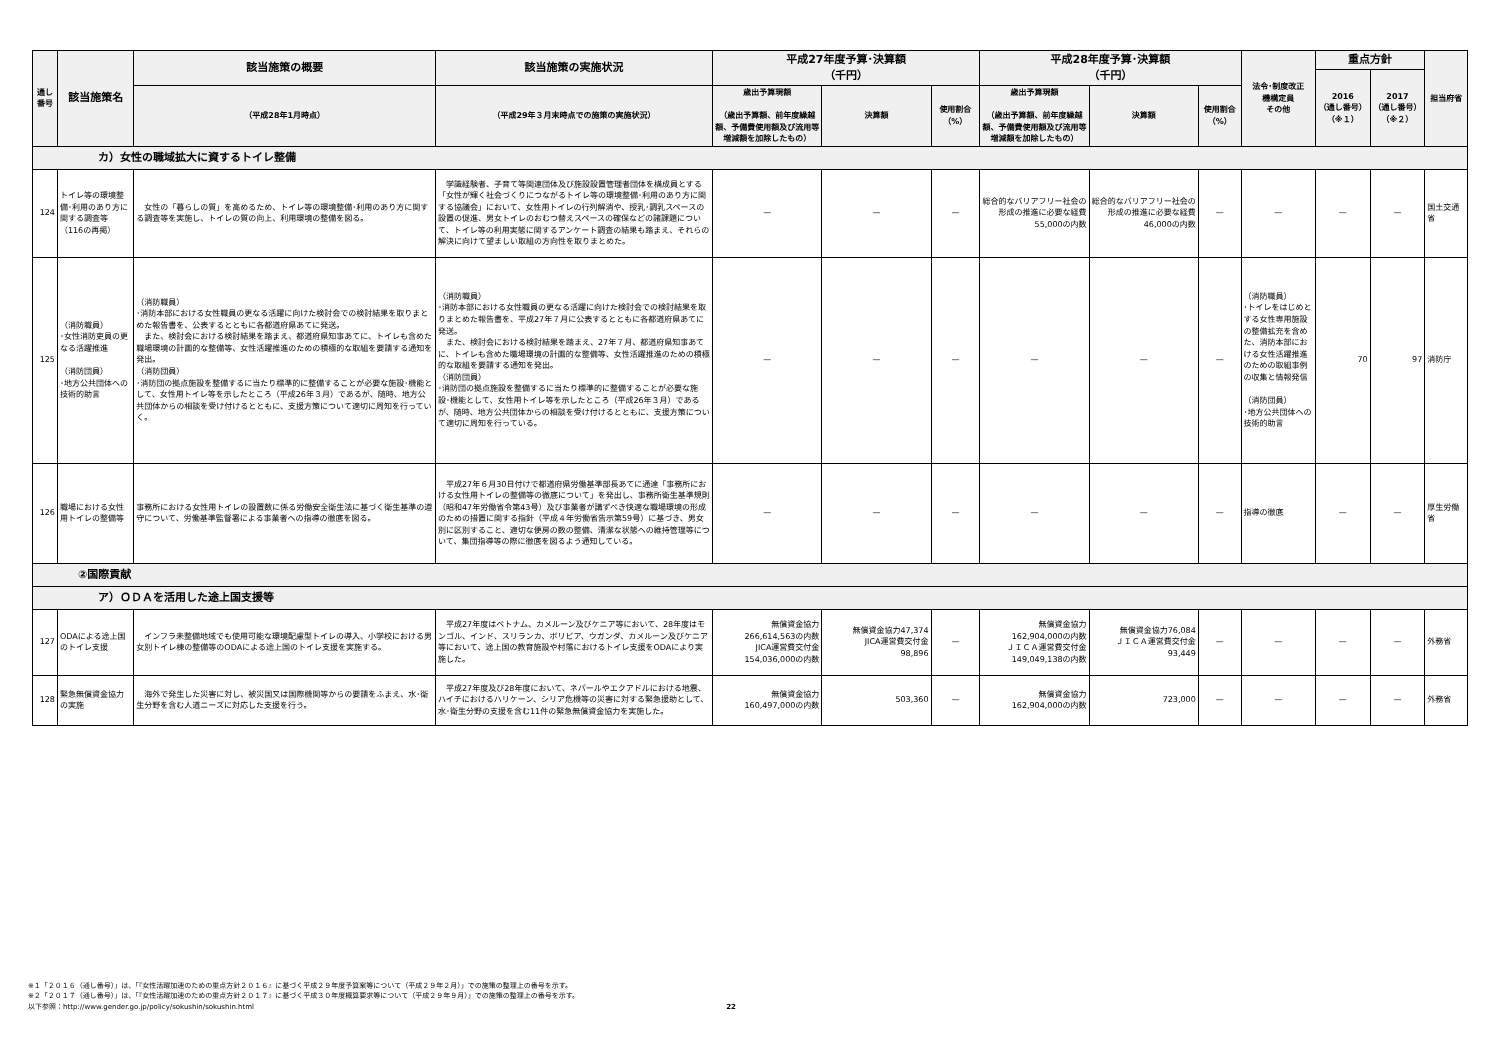| 通し番号 | 該当施策名 | 該当施策の概要 | 該当施策の実施状況 | 平成27年度予算･決算額 （千円） | | | 平成28年度予算･決算額 （千円） | | | 法令･制度改正 機構定員 その他 | 重点方針 | | 担当府省 |
| --- | --- | --- | --- | --- | --- | --- | --- | --- | --- | --- | --- | --- | --- |
| | | | | | | | | | | | 2016 （通し番号） （※１） | 2017 （通し番号） （※２） | |
| | | （平成28年1月時点） | （平成29年３月末時点での施策の実施状況） | 歳出予算現額 （歳出予算額、前年度繰越額、予備費使用額及び流用等増減額を加除したもの） | 決算額 | 使用割合 （%） | 歳出予算現額 （歳出予算額、前年度繰越額、予備費使用額及び流用等増減額を加除したもの） | 決算額 | 使用割合 （%） | | | | |
| カ）女性の職域拡大に資するトイレ整備 | | | | | | | | | | | | | |
| 124 | トイレ等の環境整備･利用のあり方に関する調査等 （116の再掲） | 女性の「暮らしの質」を高めるため、トイレ等の環境整備･利用のあり方に関する調査等を実施し、トイレの質の向上、利用環境の整備を図る。 | 学識経験者、子育て等関連団体及び施設設置管理者団体を構成員とする「女性が輝く社会づくりにつながるトイレ等の環境整備･利用のあり方に関する協議会」において、女性用トイレの行列解消や、授乳･調乳スペースの設置の促進、男女トイレのおむつ替えスペースの確保などの諸課題について、トイレ等の利用実態に関するアンケート調査の結果も踏まえ、それらの解決に向けて望ましい取組の方向性を取りまとめた。 | — | — | — | 総合的なバリアフリー社会の形成の推進に必要な経費 55,000の内数 | 総合的なバリアフリー社会の形成の推進に必要な経費 46,000の内数 | — | — | — | — | 国土交通省 |
| 125 | （消防職員） ･女性消防吏員の更なる活躍推進 （消防団員） ･地方公共団体への技術的助言 | （消防職員） ･消防本部における女性職員の更なる活躍に向けた検討会での検討結果を取りまとめた報告書を、公表するとともに各都道府県あてに発送。 また、検討会における検討結果を踏まえ、都道府県知事あてに、トイレも含めた職場環境の計画的な整備等、女性活躍推進のための積極的な取組を要請する通知を発出。 （消防団員） ･消防団の拠点施設を整備するに当たり標準的に整備することが必要な施設･機能として、女性用トイレ等を示したところ（平成26年３月）であるが、随時、地方公共団体からの相談を受け付けるとともに、支援方策について適切に周知を行っていく。 | （消防職員） ･消防本部における女性職員の更なる活躍に向けた検討会での検討結果を取りまとめた報告書を、平成27年７月に公表するとともに各都道府県あてに発送。 また、検討会における検討結果を踏まえ、27年７月、都道府県知事あてに、トイレも含めた職場環境の計画的な整備等、女性活躍推進のための積極的な取組を要請する通知を発出。 （消防団員） ･消防団の拠点施設を整備するに当たり標準的に整備することが必要な施設･機能として、女性用トイレ等を示したところ（平成26年３月）であるが、随時、地方公共団体からの相談を受け付けるとともに、支援方策について適切に周知を行っている。 | — | — | — | — | — | — | （消防職員） ･トイレをはじめとする女性専用施設の整備拡充を含めた、消防本部における女性活躍推進のための取組事例の収集と情報発信 （消防団員） ･地方公共団体への技術的助言 | 70 | 97 | 消防庁 |
| 126 | 職場における女性用トイレの整備等 | 事務所における女性用トイレの設置数に係る労働安全衛生法に基づく衛生基準の遵守について、労働基準監督署による事業者への指導の徹底を図る。 | 平成27年６月30日付けで都道府県労働基準部長あてに通達「事務所における女性用トイレの整備等の徹底について」を発出し、事務所衛生基準規則（昭和47年労働省令第43号）及び事業者が講ずべき快適な職場環境の形成のための措置に関する指針（平成４年労働省告示第59号）に基づき、男女別に区別すること、適切な便房の数の整備、清潔な状態への維持管理等について、集団指導等の際に徹底を図るよう通知している。 | — | — | — | — | — | — | 指導の徹底 | — | — | 厚生労働省 |
| ②国際貢献 | | | | | | | | | | | | | |
| ア）ＯＤＡを活用した途上国支援等 | | | | | | | | | | | | | |
| 127 | ODAによる途上国のトイレ支援 | インフラ未整備地域でも使用可能な環境配慮型トイレの導入、小学校における男女別トイレ棟の整備等のODAによる途上国のトイレ支援を実施する。 | 平成27年度はベトナム、カメルーン及びケニア等において、28年度はモンゴル、インド、スリランカ、ボリビア、ウガンダ、カメルーン及びケニア等において、途上国の教育施設や村落におけるトイレ支援をODAにより実施した。 | 無償資金協力 266,614,563の内数 JICA運営費交付金 154,036,000の内数 | 無償資金協力47,374 JICA運営費交付金 98,896 | — | 無償資金協力 162,904,000の内数 ＪＩＣＡ運営費交付金 149,049,138の内数 | 無償資金協力76,084 ＪＩＣＡ運営費交付金 93,449 | — | — | — | — | 外務省 |
| 128 | 緊急無償資金協力の実施 | 海外で発生した災害に対し、被災国又は国際機関等からの要請をふまえ、水･衛生分野を含む人道ニーズに対応した支援を行う。 | 平成27年度及び28年度において、ネパールやエクアドルにおける地震、ハイチにおけるハリケーン、シリア危機等の災害に対する緊急援助として、水･衛生分野の支援を含む11件の緊急無償資金協力を実施した。 | 無償資金協力 160,497,000の内数 | 503,360 | — | 無償資金協力 162,904,000の内数 | 723,000 | — | — | — | — | 外務省 |
※１「２０１６（通し番号）」は、「『女性活躍加速のための重点方針２０１６』に基づく平成２９年度予算案等について（平成２９年２月）」での施策の整理上の番号を示す。
※２「２０１７（通し番号）」は、「『女性活躍加速のための重点方針２０１７』に基づく平成３０年度概算要求等について（平成２９年９月）」での施策の整理上の番号を示す。
以下参照：http://www.gender.go.jp/policy/sokushin/sokushin.html 22